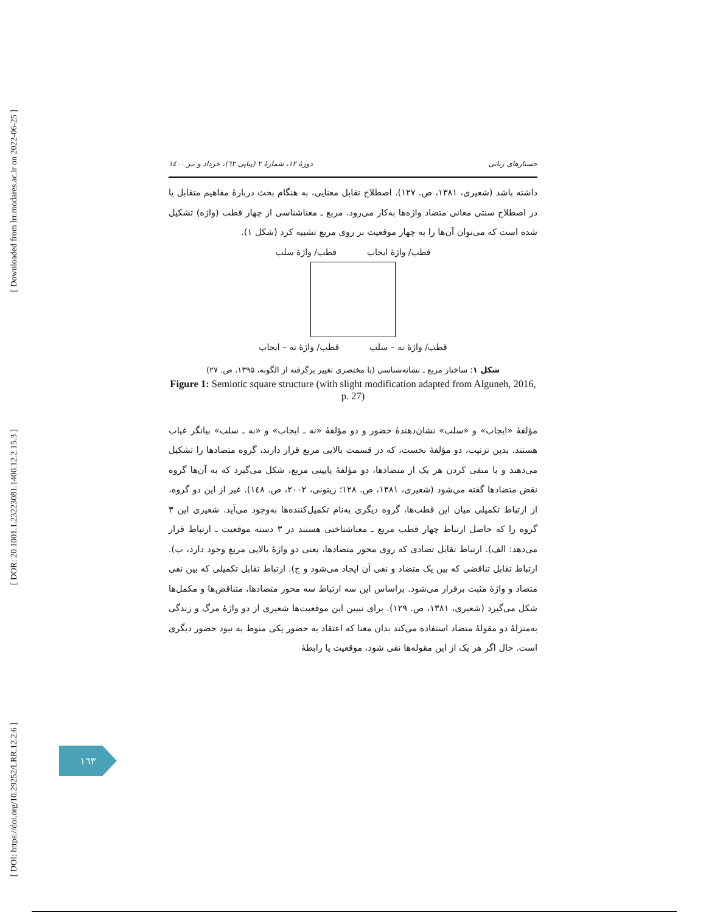[ Downloaded from lrr.modares.ac.ir on 2022-06-25 ]
[ DOR: 20.1001.1.23223081.1400.12.2.15.3 ]
[ DOI: https://doi.org/10.29252/LRR.12.2.6 ]
جستارهای زبانی دورهٔ ۱۲، شمارهٔ ۲ (پیاپی ٦۲)، خرداد و تیر ۱٤۰۰
داشته باشد (شعیری، ۱۳۸۱، ص. ۱۲۷). اصطلاح تقابل معنایی، به هنگام بحث دربارهٔ مفاهیم متقابل یا در اصطلاح سنتی معانی متضاد واژه‌ها به‌کار می‌رود. مربع ـ معناشناسی از چهار قطب (واژه) تشکیل شده است که می‌توان آن‌ها را به چهار موقعیت بر روی مربع تشبیه کرد (شکل ۱).
قطب/ واژهٔ ایجاب قطب/ واژهٔ سلب
قطب/ واژهٔ نه – سلب قطب/ واژهٔ نه – ایجاب
شکل ۱: ساختار مربع ـ نشانه‌شناسی (با مختصری تغییر برگرفته از الگونه، ۱۳۹۵، ص. ۲۷)
Figure 1: Semiotic square structure (with slight modification adapted from Alguneh, 2016, p. 27)
مؤلفهٔ «ایجاب» و «سلب» نشان‌دهندهٔ حضور و دو مؤلفهٔ «نه ـ ایجاب» و «نه ـ سلب» بیانگر غیاب هستند. بدین ترتیب، دو مؤلفهٔ نخست، که در قسمت بالایی مربع قرار دارند، گروه متضادها را تشکیل می‌دهند و با منفی کردن هر یک از متضادها، دو مؤلفهٔ پایینی مربع، شکل می‌گیرد که به آن‌ها گروه نقض متضادها گفته می‌شود (شعیری، ۱۳۸۱، ص. ۱۲۸؛ زیتونی، ۲۰۰۲، ص. ۱٤۸). غیر از این دو گروه، از ارتباط تکمیلی میان این قطب‌ها، گروه دیگری به‌نام تکمیل‌کننده‌ها به‌وجود می‌آید. شعیری این ۳ گروه را که حاصل ارتباط چهار قطب مربع ـ معناشناختی هستند در ۳ دسته موقعیت ـ ارتباط قرار می‌دهد: الف). ارتباط تقابل تضادی که روی محور متضادها، یعنی دو واژهٔ بالایی مربع وجود دارد، ب). ارتباط تقابل تناقضی که بین یک متضاد و نفی آن ایجاد می‌شود و ج). ارتباط تقابل تکمیلی که بین نفی متضاد و واژهٔ مثبت برقرار می‌شود. براساس این سه ارتباط سه محور متضادها، متناقض‌ها و مکمل‌ها شکل می‌گیرد (شعیری، ۱۳۸۱، ص. ۱۲۹). برای تبیین این موقعیت‌ها شعیری از دو واژهٔ مرگ و زندگی به‌منزلهٔ دو مقولهٔ متضاد استفاده می‌کند بدان معنا که اعتقاد به حضور یکی منوط به نبود حضور دیگری است. حال اگر هر یک از این مقوله‌ها نفی شود، موقعیت یا رابطهٔ
۱٦۳